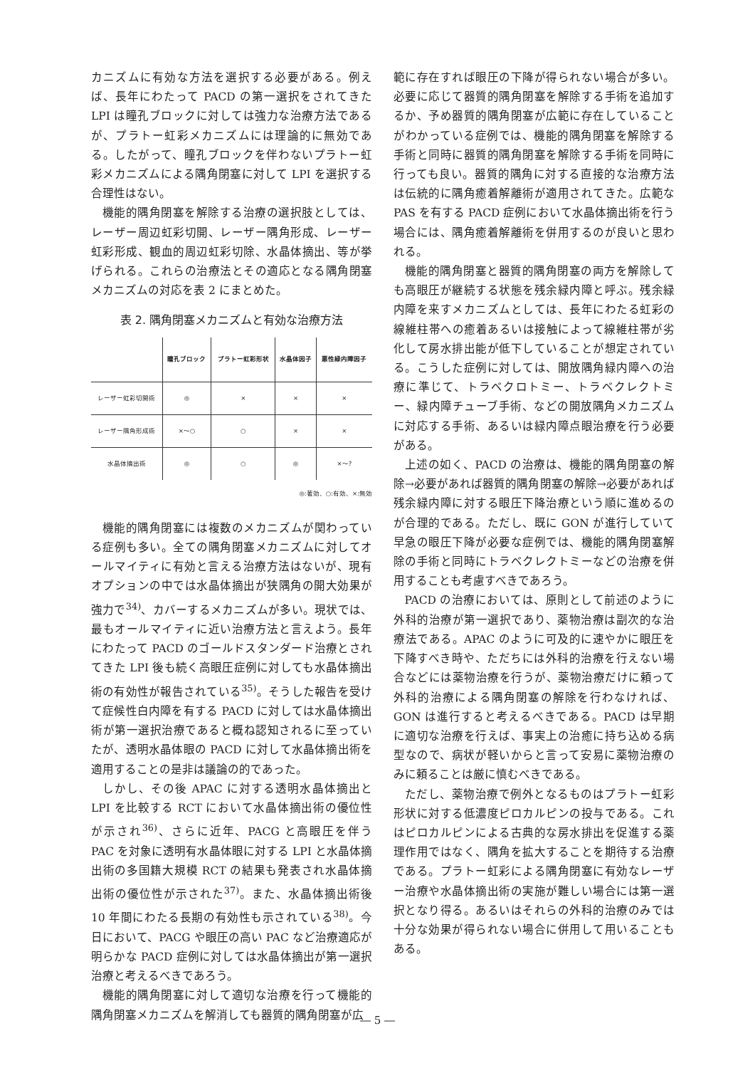カニズムに有効な方法を選択する必要がある。例えば、長年にわたって PACD の第一選択をされてきた LPI は瞳孔ブロックに対しては強力な治療方法であるが、プラトー虹彩メカニズムには理論的に無効である。したがって、瞳孔ブロックを伴わないプラトー虹彩メカニズムによる隅角閉塞に対して LPI を選択する合理性はない。
機能的隅角閉塞を解除する治療の選択肢としては、レーザー周辺虹彩切開、レーザー隅角形成、レーザー虹彩形成、観血的周辺虹彩切除、水晶体摘出、等が挙げられる。これらの治療法とその適応となる隅角閉塞メカニズムの対応を表 2 にまとめた。
表 2. 隅角閉塞メカニズムと有効な治療方法
| | 瞳孔ブロック | プラトー虹彩形状 | 水晶体因子 | 悪性緑内障因子 |
| --- | --- | --- | --- | --- |
| レーザー虹彩切開術 | ◎ | × | × | × |
| レーザー隅角形成術 | ×～○ | ○ | × | × |
| 水晶体摘出術 | ◎ | ○ | ◎ | ×～? |
◎:著効、○:有効、×:無効
機能的隅角閉塞には複数のメカニズムが関わっている症例も多い。全ての隅角閉塞メカニズムに対してオールマイティに有効と言える治療方法はないが、現有オプションの中では水晶体摘出が狭隅角の開大効果が強力で<sup>34)</sup>、カバーするメカニズムが多い。現状では、最もオールマイティに近い治療方法と言えよう。長年にわたって PACD のゴールドスタンダード治療とされてきた LPI 後も続く高眼圧症例に対しても水晶体摘出術の有効性が報告されている<sup>35)</sup>。そうした報告を受けて症候性白内障を有する PACD に対しては水晶体摘出術が第一選択治療であると概ね認知されるに至っていたが、透明水晶体眼の PACD に対して水晶体摘出術を適用することの是非は議論の的であった。
しかし、その後 APAC に対する透明水晶体摘出と LPI を比較する RCT において水晶体摘出術の優位性が示され<sup>36)</sup>、さらに近年、PACG と高眼圧を伴う PAC を対象に透明有水晶体眼に対する LPI と水晶体摘出術の多国籍大規模 RCT の結果も発表され水晶体摘出術の優位性が示された<sup>37)</sup>。また、水晶体摘出術後 10 年間にわたる長期の有効性も示されている<sup>38)</sup>。今日において、PACG や眼圧の高い PAC など治療適応が明らかな PACD 症例に対しては水晶体摘出が第一選択治療と考えるべきであろう。
機能的隅角閉塞に対して適切な治療を行って機能的隅角閉塞メカニズムを解消しても器質的隅角閉塞が広
範に存在すれば眼圧の下降が得られない場合が多い。必要に応じて器質的隅角閉塞を解除する手術を追加するか、予め器質的隅角閉塞が広範に存在していることがわかっている症例では、機能的隅角閉塞を解除する手術と同時に器質的隅角閉塞を解除する手術を同時に行っても良い。器質的隅角に対する直接的な治療方法は伝統的に隅角癒着解離術が適用されてきた。広範な PAS を有する PACD 症例において水晶体摘出術を行う場合には、隅角癒着解離術を併用するのが良いと思われる。
機能的隅角閉塞と器質的隅角閉塞の両方を解除しても高眼圧が継続する状態を残余緑内障と呼ぶ。残余緑内障を来すメカニズムとしては、長年にわたる虹彩の線維柱帯への癒着あるいは接触によって線維柱帯が劣化して房水排出能が低下していることが想定されている。こうした症例に対しては、開放隅角緑内障への治療に準じて、トラベクロトミー、トラベクレクトミー、緑内障チューブ手術、などの開放隅角メカニズムに対応する手術、あるいは緑内障点眼治療を行う必要がある。
上述の如く、PACD の治療は、機能的隅角閉塞の解除→必要があれば器質的隅角閉塞の解除→必要があれば残余緑内障に対する眼圧下降治療という順に進めるのが合理的である。ただし、既に GON が進行していて早急の眼圧下降が必要な症例では、機能的隅角閉塞解除の手術と同時にトラベクレクトミーなどの治療を併用することも考慮すべきであろう。
PACD の治療においては、原則として前述のように外科的治療が第一選択であり、薬物治療は副次的な治療法である。APAC のように可及的に速やかに眼圧を下降すべき時や、ただちには外科的治療を行えない場合などには薬物治療を行うが、薬物治療だけに頼って外科的治療による隅角閉塞の解除を行わなければ、GON は進行すると考えるべきである。PACD は早期に適切な治療を行えば、事実上の治癒に持ち込める病型なので、病状が軽いからと言って安易に薬物治療のみに頼ることは厳に慎むべきである。
ただし、薬物治療で例外となるものはプラトー虹彩形状に対する低濃度ピロカルピンの投与である。これはピロカルピンによる古典的な房水排出を促進する薬理作用ではなく、隅角を拡大することを期待する治療である。プラトー虹彩による隅角閉塞に有効なレーザー治療や水晶体摘出術の実施が難しい場合には第一選択となり得る。あるいはそれらの外科的治療のみでは十分な効果が得られない場合に併用して用いることもある。
― 5 ―